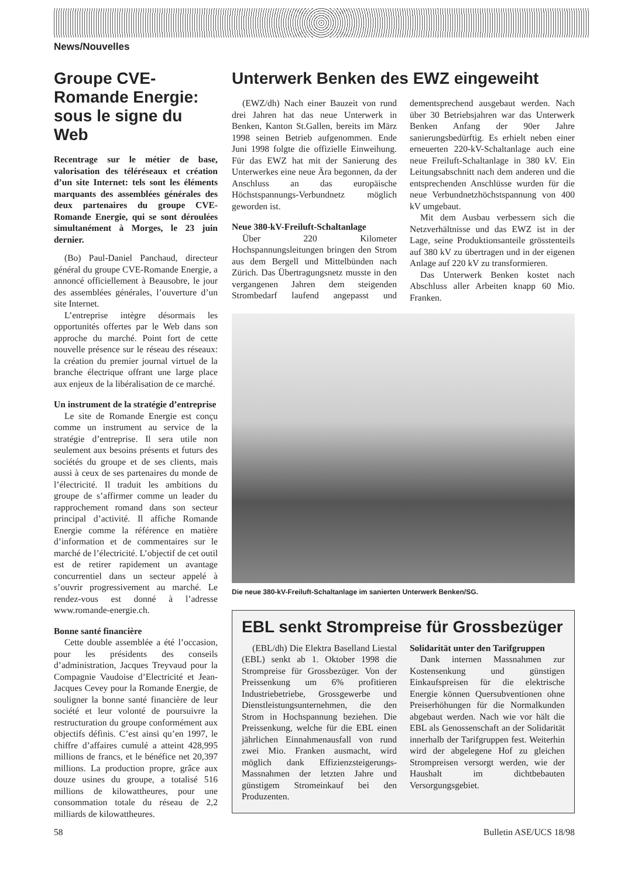News/Nouvelles
Groupe CVE-Romande Energie: sous le signe du Web
Recentrage sur le métier de base, valorisation des téléréseaux et création d’un site Internet: tels sont les éléments marquants des assemblées générales des deux partenaires du groupe CVE-Romande Energie, qui se sont déroulées simultanément à Morges, le 23 juin dernier.
(Bo) Paul-Daniel Panchaud, directeur général du groupe CVE-Romande Energie, a annoncé officiellement à Beausobre, le jour des assemblées générales, l’ouverture d’un site Internet.
L’entreprise intègre désormais les opportunités offertes par le Web dans son approche du marché. Point fort de cette nouvelle présence sur le réseau des réseaux: la création du premier journal virtuel de la branche électrique offrant une large place aux enjeux de la libéralisation de ce marché.
Un instrument de la stratégie d’entreprise
Le site de Romande Energie est conçu comme un instrument au service de la stratégie d’entreprise. Il sera utile non seulement aux besoins présents et futurs des sociétés du groupe et de ses clients, mais aussi à ceux de ses partenaires du monde de l’électricité. Il traduit les ambitions du groupe de s’affirmer comme un leader du rapprochement romand dans son secteur principal d’activité. Il affiche Romande Energie comme la référence en matière d’information et de commentaires sur le marché de l’électricité. L’objectif de cet outil est de retirer rapidement un avantage concurrentiel dans un secteur appelé à s’ouvrir progressivement au marché. Le rendez-vous est donné à l’adresse www.romande-energie.ch.
Bonne santé financière
Cette double assemblée a été l’occasion, pour les présidents des conseils d’administration, Jacques Treyvaud pour la Compagnie Vaudoise d’Electricité et Jean-Jacques Cevey pour la Romande Energie, de souligner la bonne santé financière de leur société et leur volonté de poursuivre la restructuration du groupe conformément aux objectifs définis. C’est ainsi qu’en 1997, le chiffre d’affaires cumulé a atteint 428,995 millions de francs, et le bénéfice net 20,397 millions. La production propre, grâce aux douze usines du groupe, a totalisé 516 millions de kilowattheures, pour une consommation totale du réseau de 2,2 milliards de kilowattheures.
Unterwerk Benken des EWZ eingeweiht
(EWZ/dh) Nach einer Bauzeit von rund drei Jahren hat das neue Unterwerk in Benken, Kanton St.Gallen, bereits im März 1998 seinen Betrieb aufgenommen. Ende Juni 1998 folgte die offizielle Einweihung. Für das EWZ hat mit der Sanierung des Unterwerkes eine neue Ära begonnen, da der Anschluss an das europäische Höchstspannungs-Verbundnetz möglich geworden ist.
Neue 380-kV-Freiluft-Schaltanlage
Über 220 Kilometer Hochspannungsleitungen bringen den Strom aus dem Bergell und Mittelbünden nach Zürich. Das Übertragungsnetz musste in den vergangenen Jahren dem steigenden Strombedarf laufend angepasst und dementsprechend ausgebaut werden. Nach über 30 Betriebsjahren war das Unterwerk Benken Anfang der 90er Jahre sanierungsbedürftig. Es erhielt neben einer erneuerten 220-kV-Schaltanlage auch eine neue Freiluft-Schaltanlage in 380 kV. Ein Leitungsabschnitt nach dem anderen und die entsprechenden Anschlüsse wurden für die neue Verbundnetzhöchstspannung von 400 kV umgebaut.
Mit dem Ausbau verbessern sich die Netzverhältnisse und das EWZ ist in der Lage, seine Produktionsanteile grösstenteils auf 380 kV zu übertragen und in der eigenen Anlage auf 220 kV zu transformieren.
Das Unterwerk Benken kostet nach Abschluss aller Arbeiten knapp 60 Mio. Franken.
Die neue 380-kV-Freiluft-Schaltanlage im sanierten Unterwerk Benken/SG.
EBL senkt Strompreise für Grossbezüger
(EBL/dh) Die Elektra Baselland Liestal (EBL) senkt ab 1. Oktober 1998 die Strompreise für Grossbezüger. Von der Preissenkung um 6% profitieren Industriebetriebe, Grossgewerbe und Dienstleistungsunternehmen, die den Strom in Hochspannung beziehen. Die Preissenkung, welche für die EBL einen jährlichen Einnahmenausfall von rund zwei Mio. Franken ausmacht, wird möglich dank Effizienzsteigerungs-Massnahmen der letzten Jahre und günstigem Stromeinkauf bei den Produzenten.
Solidarität unter den Tarifgruppen
Dank internen Massnahmen zur Kostensenkung und günstigen Einkaufspreisen für die elektrische Energie können Quersubventionen ohne Preiserhöhungen für die Normalkunden abgebaut werden. Nach wie vor hält die EBL als Genossenschaft an der Solidarität innerhalb der Tarifgruppen fest. Weiterhin wird der abgelegene Hof zu gleichen Strompreisen versorgt werden, wie der Haushalt im dichtbebauten Versorgungsgebiet.
58 Bulletin ASE/UCS 18/98